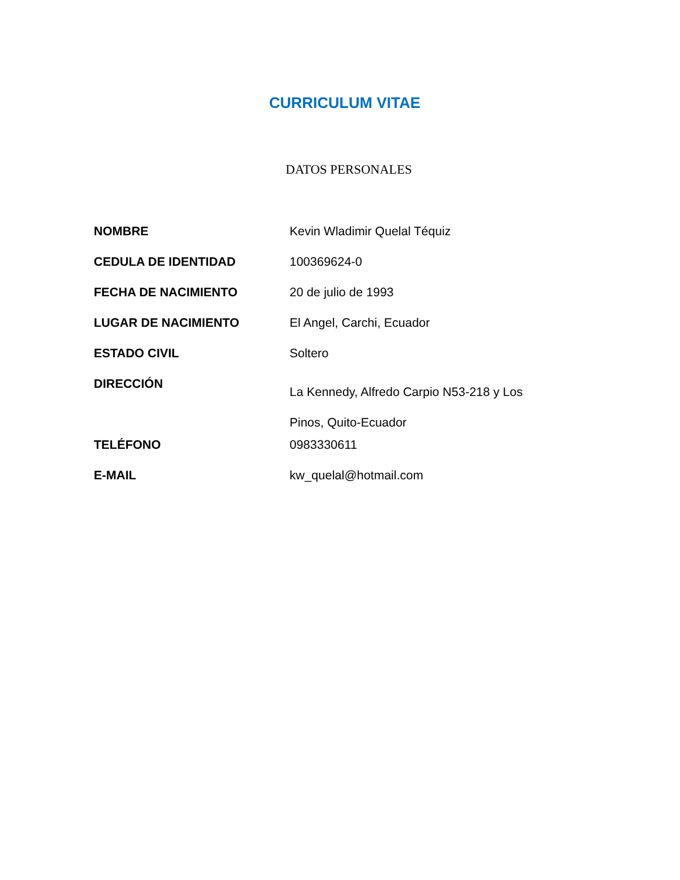CURRICULUM VITAE
DATOS PERSONALES
| NOMBRE | Kevin Wladimir Quelal Téquiz |
| CEDULA DE IDENTIDAD | 100369624-0 |
| FECHA DE NACIMIENTO | 20 de julio de 1993 |
| LUGAR DE NACIMIENTO | El Angel, Carchi, Ecuador |
| ESTADO CIVIL | Soltero |
| DIRECCIÓN | La Kennedy, Alfredo Carpio N53-218 y Los Pinos, Quito-Ecuador |
| TELÉFONO | 0983330611 |
| E-MAIL | kw_quelal@hotmail.com |